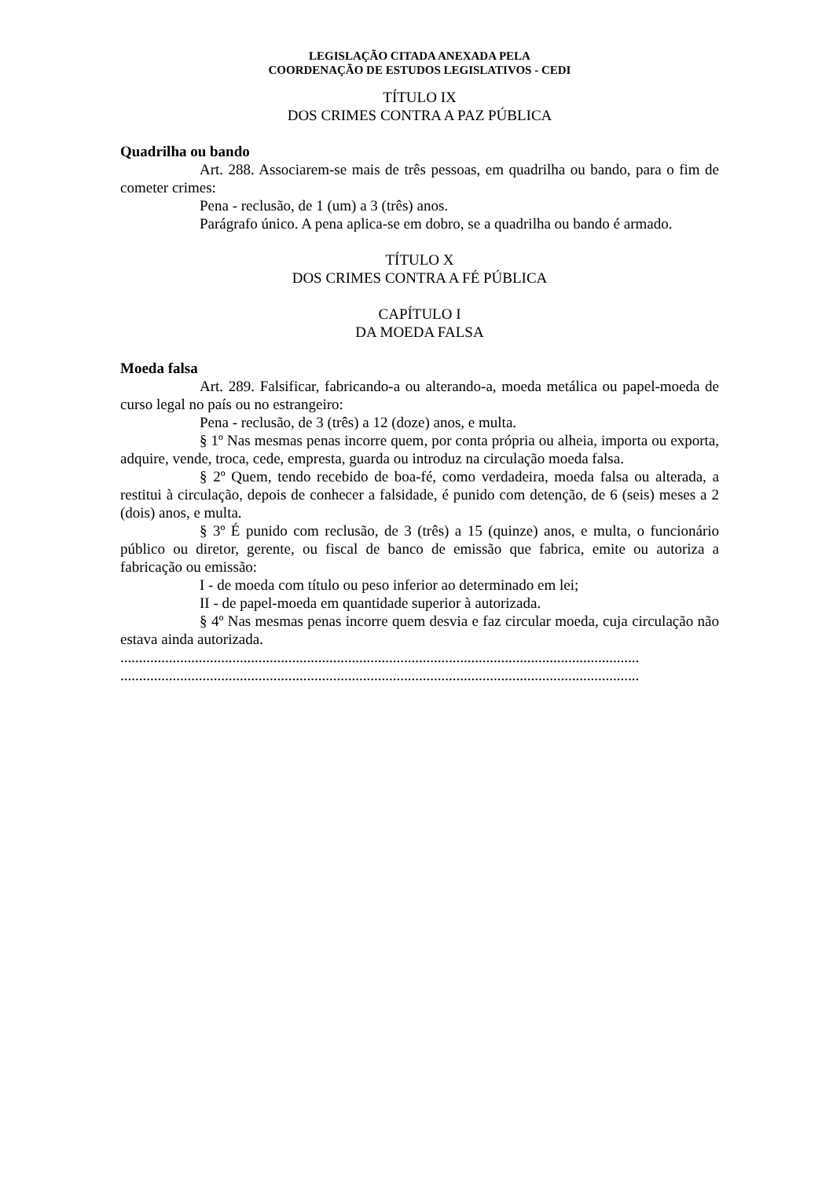LEGISLAÇÃO CITADA ANEXADA PELA
COORDENAÇÃO DE ESTUDOS LEGISLATIVOS - CEDI
TÍTULO IX
DOS CRIMES CONTRA A PAZ PÚBLICA
Quadrilha ou bando
Art. 288. Associarem-se mais de três pessoas, em quadrilha ou bando, para o fim de cometer crimes:
Pena - reclusão, de 1 (um) a 3 (três) anos.
Parágrafo único. A pena aplica-se em dobro, se a quadrilha ou bando é armado.
TÍTULO X
DOS CRIMES CONTRA A FÉ PÚBLICA
CAPÍTULO I
DA MOEDA FALSA
Moeda falsa
Art. 289. Falsificar, fabricando-a ou alterando-a, moeda metálica ou papel-moeda de curso legal no país ou no estrangeiro:
Pena - reclusão, de 3 (três) a 12 (doze) anos, e multa.
§ 1º Nas mesmas penas incorre quem, por conta própria ou alheia, importa ou exporta, adquire, vende, troca, cede, empresta, guarda ou introduz na circulação moeda falsa.
§ 2º Quem, tendo recebido de boa-fé, como verdadeira, moeda falsa ou alterada, a restitui à circulação, depois de conhecer a falsidade, é punido com detenção, de 6 (seis) meses a 2 (dois) anos, e multa.
§ 3º É punido com reclusão, de 3 (três) a 15 (quinze) anos, e multa, o funcionário público ou diretor, gerente, ou fiscal de banco de emissão que fabrica, emite ou autoriza a fabricação ou emissão:
I - de moeda com título ou peso inferior ao determinado em lei;
II - de papel-moeda em quantidade superior à autorizada.
§ 4º Nas mesmas penas incorre quem desvia e faz circular moeda, cuja circulação não estava ainda autorizada.
...........................................................................................................................................
...........................................................................................................................................